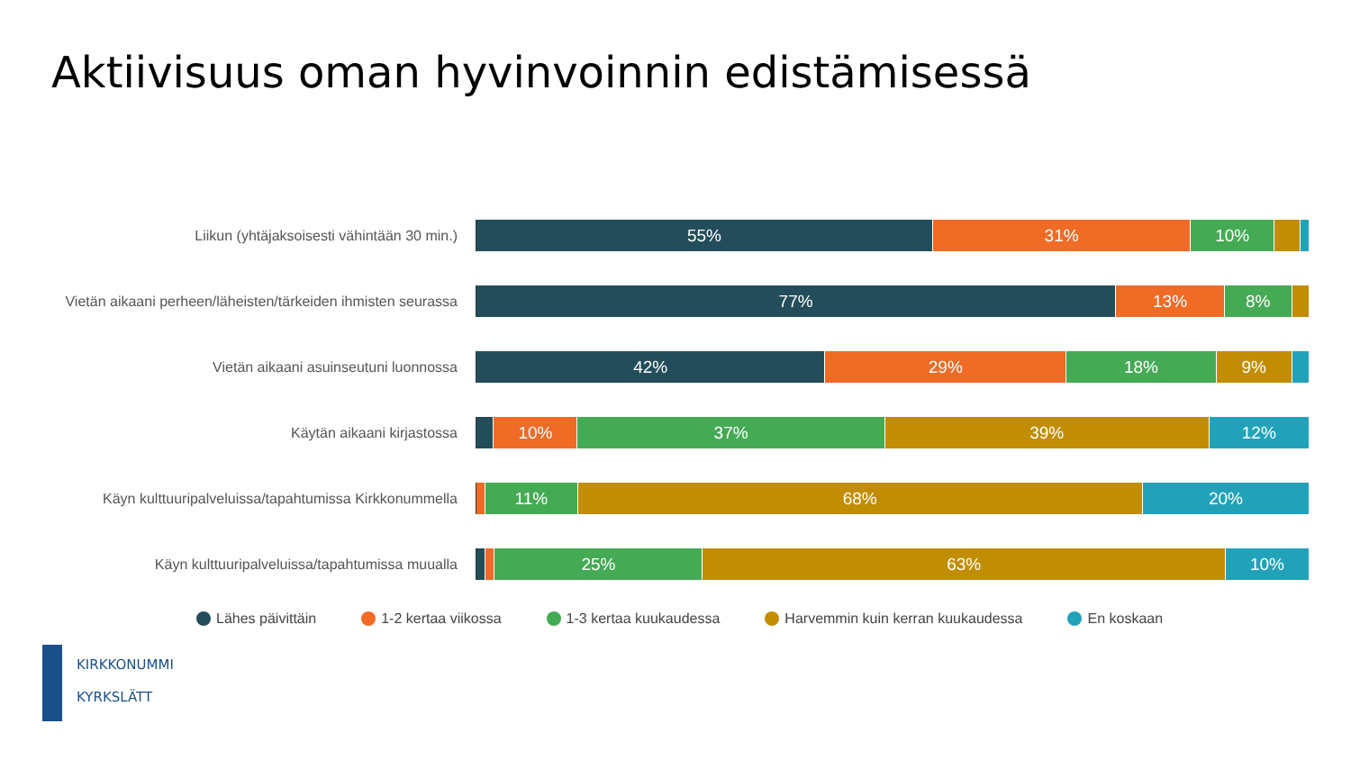Aktiivisuus oman hyvinvoinnin edistämisessä
Liikun (yhtäjaksoisesti vähintään 30 min.)
55% 31% 10%
Vietän aikaani perheen/läheisten/tärkeiden ihmisten seurassa
77% 13% 8%
Vietän aikaani asuinseutuni luonnossa
42% 29% 18% 9%
Käytän aikaani kirjastossa
10% 37% 39% 12%
Käyn kulttuuripalveluissa/tapahtumissa Kirkkonummella
11% 68% 20%
Käyn kulttuuripalveluissa/tapahtumissa muualla
25% 63% 10%
Lähes päivittäin 1-2 kertaa viikossa 1-3 kertaa kuukaudessa Harvemmin kuin kerran kuukaudessa En koskaan
KIRKKONUMMI
KYRKSLÄTT